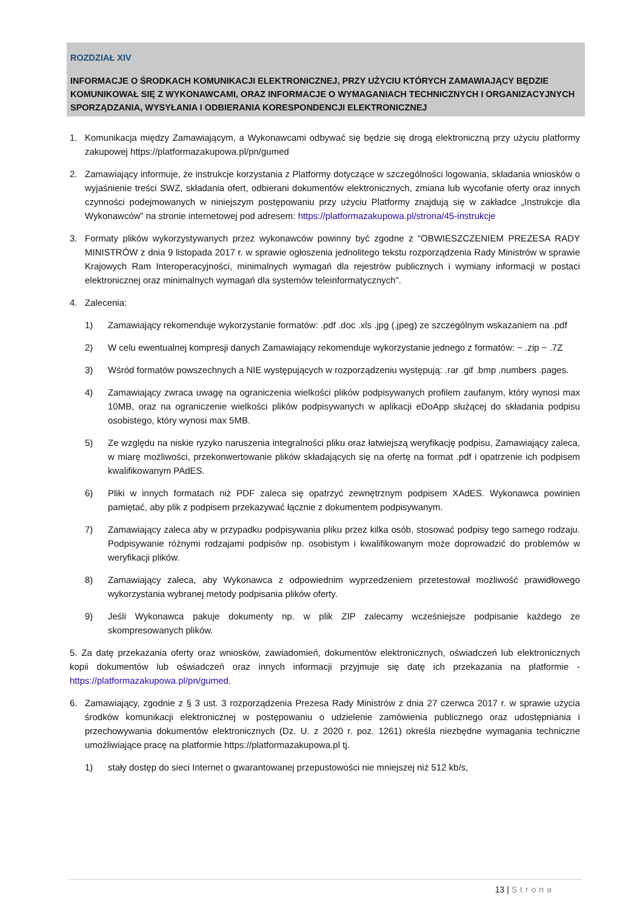ROZDZIAŁ XIV
INFORMACJE O ŚRODKACH KOMUNIKACJI ELEKTRONICZNEJ, PRZY UŻYCIU KTÓRYCH ZAMAWIAJĄCY BĘDZIE KOMUNIKOWAŁ SIĘ Z WYKONAWCAMI, ORAZ INFORMACJE O WYMAGANIACH TECHNICZNYCH I ORGANIZACYJNYCH SPORZĄDZANIA, WYSYŁANIA I ODBIERANIA KORESPONDENCJI ELEKTRONICZNEJ
1. Komunikacja między Zamawiającym, a Wykonawcami odbywać się będzie się drogą elektroniczną przy użyciu platformy zakupowej https://platformazakupowa.pl/pn/gumed
2. Zamawiający informuje, że instrukcje korzystania z Platformy dotyczące w szczególności logowania, składania wniosków o wyjaśnienie treści SWZ, składania ofert, odbierani dokumentów elektronicznych, zmiana lub wycofanie oferty oraz innych czynności podejmowanych w niniejszym postępowaniu przy użyciu Platformy znajdują się w zakładce „Instrukcje dla Wykonawców” na stronie internetowej pod adresem: https://platformazakupowa.pl/strona/45-instrukcje
3. Formaty plików wykorzystywanych przez wykonawców powinny być zgodne z “OBWIESZCZENIEM PREZESA RADY MINISTRÓW z dnia 9 listopada 2017 r. w sprawie ogłoszenia jednolitego tekstu rozporządzenia Rady Ministrów w sprawie Krajowych Ram Interoperacyjności, minimalnych wymagań dla rejestrów publicznych i wymiany informacji w postaci elektronicznej oraz minimalnych wymagań dla systemów teleinformatycznych”.
4. Zalecenia:
1) Zamawiający rekomenduje wykorzystanie formatów: .pdf .doc .xls .jpg (.jpeg) ze szczególnym wskazaniem na .pdf
2) W celu ewentualnej kompresji danych Zamawiający rekomenduje wykorzystanie jednego z formatów: − .zip − .7Z
3) Wśród formatów powszechnych a NIE występujących w rozporządzeniu występują: .rar .gif .bmp .numbers .pages.
4) Zamawiający zwraca uwagę na ograniczenia wielkości plików podpisywanych profilem zaufanym, który wynosi max 10MB, oraz na ograniczenie wielkości plików podpisywanych w aplikacji eDoApp służącej do składania podpisu osobistego, który wynosi max 5MB.
5) Ze względu na niskie ryzyko naruszenia integralności pliku oraz łatwiejszą weryfikację podpisu, Zamawiający zaleca, w miarę możliwości, przekonwertowanie plików składających się na ofertę na format .pdf i opatrzenie ich podpisem kwalifikowanym PAdES.
6) Pliki w innych formatach niż PDF zaleca się opatrzyć zewnętrznym podpisem XAdES. Wykonawca powinien pamiętać, aby plik z podpisem przekazywać łącznie z dokumentem podpisywanym.
7) Zamawiający zaleca aby w przypadku podpisywania pliku przez kilka osób, stosować podpisy tego samego rodzaju. Podpisywanie różnymi rodzajami podpisów np. osobistym i kwalifikowanym może doprowadzić do problemów w weryfikacji plików.
8) Zamawiający zaleca, aby Wykonawca z odpowiednim wyprzedzeniem przetestował możliwość prawidłowego wykorzystania wybranej metody podpisania plików oferty.
9) Jeśli Wykonawca pakuje dokumenty np. w plik ZIP zalecamy wcześniejsze podpisanie każdego ze skompresowanych plików.
5. Za datę przekazania oferty oraz wniosków, zawiadomień, dokumentów elektronicznych, oświadczeń lub elektronicznych kopii dokumentów lub oświadczeń oraz innych informacji przyjmuje się datę ich przekazania na platformie - https://platformazakupowa.pl/pn/gumed.
6. Zamawiający, zgodnie z § 3 ust. 3 rozporządzenia Prezesa Rady Ministrów z dnia 27 czerwca 2017 r. w sprawie użycia środków komunikacji elektronicznej w postępowaniu o udzielenie zamówienia publicznego oraz udostępniania i przechowywania dokumentów elektronicznych (Dz. U. z 2020 r. poz. 1261) określa niezbędne wymagania techniczne umożliwiające pracę na platformie https://platformazakupowa.pl tj.
1) stały dostęp do sieci Internet o gwarantowanej przepustowości nie mniejszej niż 512 kb/s,
13 | Strona